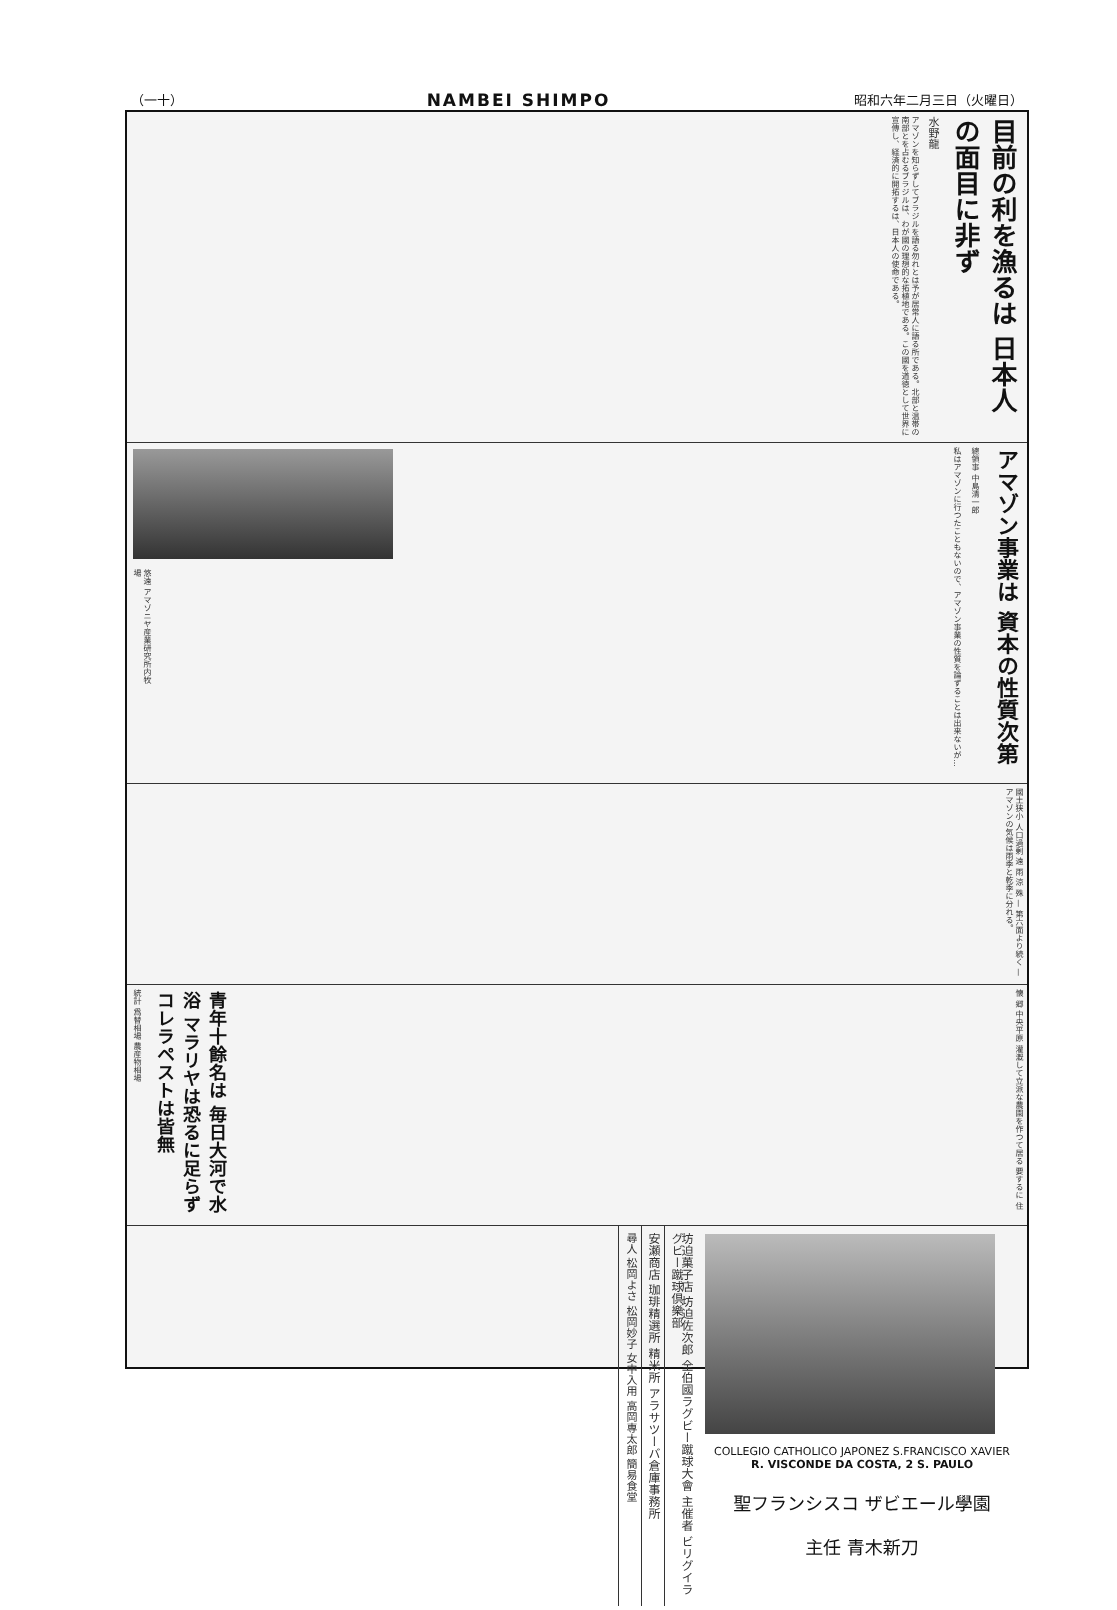（一十） NAMBEI SHIMPO 昭和六年二月三日（火曜日）
目前の利を漁るは 日本人の面目に非ず
水野龍
アマゾンを知らずしてブラジルを語る勿れとは予が居常人に語る所である。北部と温帯の南部とを占むるブラジルは、わが國の理想的な拓植地である。この國を道徳として世界に宣傳し、経済的に開拓するは、日本人の使命である。
アマゾン事業は 資本の性質次第
總領事 中島清一郎
私はアマゾンに行つたこともないので、アマゾン事業の性質を論ずることは出来ないが…
悠遠 アマゾニヤ産業研究所内牧場
國土狭小 人口過剰 遠 雨 涼 殊 — 第六面より続く — アマゾンの気候は雨季と乾季に分れる。
懐 郷 中央平原 灌漑して立派な農園を作つて居る 要するに 住
青年十餘名は 毎日大河で水浴 マラリヤは恐るに足らず コレラペストは皆無
統計 爲替相場 農産物相場
COLLEGIO CATHOLICO JAPONEZ S.FRANCISCO XAVIER
R. VISCONDE DA COSTA, 2 S. PAULO
聖フランシスコ ザビエール學園
主任 青木新刀
坊迫菓子店 坊迫佐次郎 全伯國ラグビー蹴球大會 主催者 ビリグイラグビー蹴球倶樂部
安瀬商店 珈琲精選所 精米所 アラサツーバ倉庫事務所
尋人 松岡よさ 松岡妙子 女中入用 高岡専太郎 簡易食堂